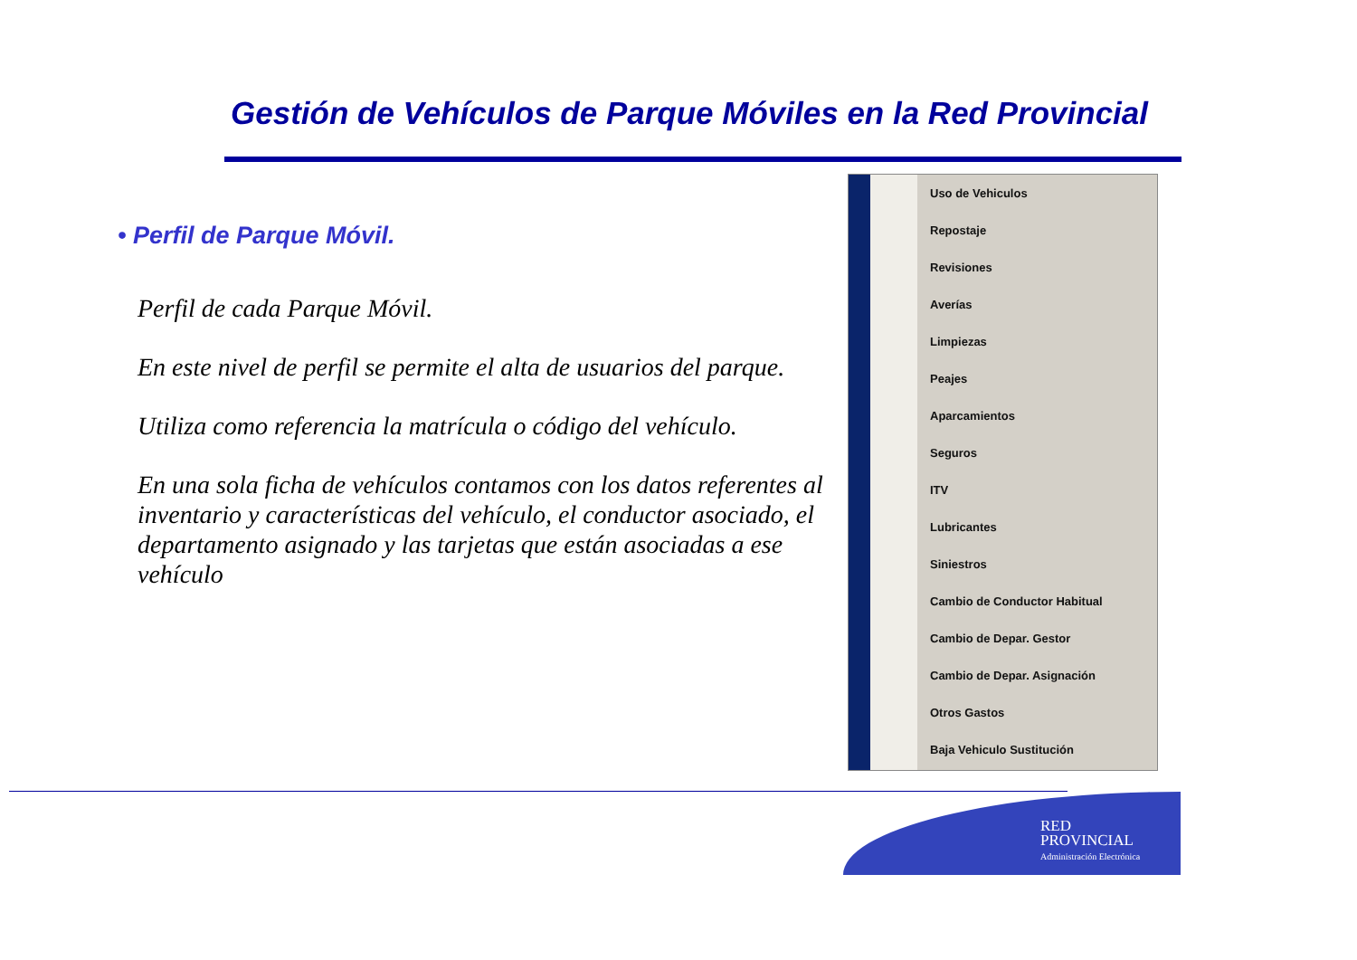Gestión de Vehículos de Parque Móviles en la Red Provincial
• Perfil de Parque Móvil.
Perfil de cada Parque Móvil.
En este nivel de perfil se permite el alta de usuarios del parque.
Utiliza como referencia la matrícula o código del vehículo.
En una sola ficha de vehículos contamos con los datos referentes al inventario y características del vehículo, el conductor asociado, el departamento asignado y las tarjetas que están asociadas a ese vehículo
Uso de Vehiculos
Repostaje
Revisiones
Averías
Limpiezas
Peajes
Aparcamientos
Seguros
ITV
Lubricantes
Siniestros
Cambio de Conductor Habitual
Cambio de Depar. Gestor
Cambio de Depar. Asignación
Otros Gastos
Baja Vehiculo Sustitución
RED
PROVINCIAL
Administración Electrónica